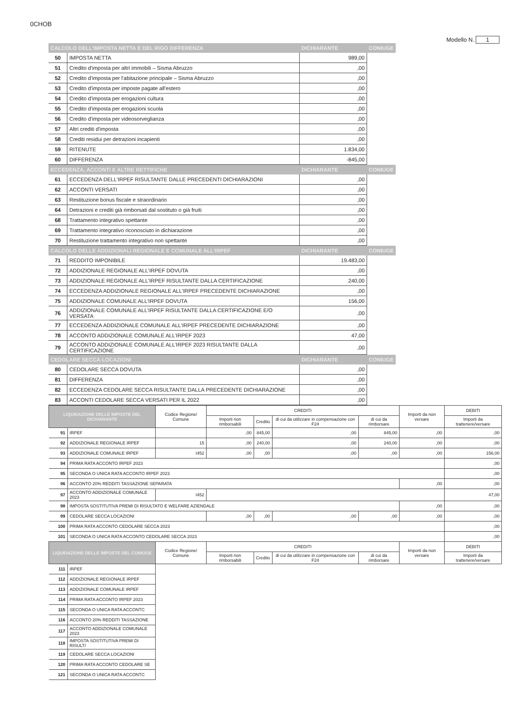0CHOB
Modello N. 1
| CALCOLO DELL'IMPOSTA NETTA E DEL RIGO DIFFERENZA | | DICHIARANTE | CONIUGE |
| 50 | IMPOSTA NETTA | 989,00 | |
| 51 | Credito d'imposta per altri immobili – Sisma Abruzzo | ,00 | |
| 52 | Credito d'imposta per l'abitazione principale – Sisma Abruzzo | ,00 | |
| 53 | Credito d'imposta per imposte pagate all'estero | ,00 | |
| 54 | Credito d'imposta per erogazioni cultura | ,00 | |
| 55 | Credito d'imposta per erogazioni scuola | ,00 | |
| 56 | Credito d'imposta per videosorveglianza | ,00 | |
| 57 | Altri crediti d'imposta | ,00 | |
| 58 | Crediti residui per detrazioni incapienti | ,00 | |
| 59 | RITENUTE | 1.834,00 | |
| 60 | DIFFERENZA | -845,00 | |
| ECCEDENZA, ACCONTI E ALTRE RETTIFICHE | | DICHIARANTE | CONIUGE |
| 61 | ECCEDENZA DELL'IRPEF RISULTANTE DALLE PRECEDENTI DICHIARAZIONI | ,00 | |
| 62 | ACCONTI VERSATI | ,00 | |
| 63 | Restituzione bonus fiscale e straordinario | ,00 | |
| 64 | Detrazioni e crediti già rimborsati dal sostituto o già fruiti | ,00 | |
| 68 | Trattamento integrativo spettante | ,00 | |
| 69 | Trattamento integrativo riconosciuto in dichiarazione | ,00 | |
| 70 | Restituzione trattamento integrativo non spettante | ,00 | |
| CALCOLO DELLE ADDIZIONALI REGIONALE E COMUNALE ALL'IRPEF | | DICHIARANTE | CONIUGE |
| 71 | REDDITO IMPONIBILE | 19.483,00 | |
| 72 | ADDIZIONALE REGIONALE ALL'IRPEF DOVUTA | ,00 | |
| 73 | ADDIZIONALE REGIONALE ALL'IRPEF RISULTANTE DALLA CERTIFICAZIONE | 240,00 | |
| 74 | ECCEDENZA ADDIZIONALE REGIONALE ALL'IRPEF PRECEDENTE DICHIARAZIONE | ,00 | |
| 75 | ADDIZIONALE COMUNALE ALL'IRPEF DOVUTA | 156,00 | |
| 76 | ADDIZIONALE COMUNALE ALL'IRPEF RISULTANTE DALLA CERTIFICAZIONE E/O VERSATA | ,00 | |
| 77 | ECCEDENZA ADDIZIONALE COMUNALE ALL'IRPEF PRECEDENTE DICHIARAZIONE | ,00 | |
| 78 | ACCONTO ADDIZIONALE COMUNALE ALL'IRPEF 2023 | 47,00 | |
| 79 | ACCONTO ADDIZIONALE COMUNALE ALL'IRPEF 2023 RISULTANTE DALLA CERTIFICAZIONE | ,00 | |
| CEDOLARE SECCA LOCAZIONI | | DICHIARANTE | CONIUGE |
| 80 | CEDOLARE SECCA DOVUTA | ,00 | |
| 81 | DIFFERENZA | ,00 | |
| 82 | ECCEDENZA CEDOLARE SECCA RISULTANTE DALLA PRECEDENTE DICHIARAZIONE | ,00 | |
| 83 | ACCONTI CEDOLARE SECCA VERSATI PER IL 2022 | ,00 | |
| LIQUIDAZIONE DELLE IMPOSTE DEL DICHIARANTE | | Codice Regione/ Comune | CREDITI | | | | Importi da non versare | DEBITI |
| --- | --- | --- | --- | --- | --- | --- | --- | --- |
| | | | Importi non rimborsabili | Credito | di cui da utilizzare in compensazione con F24 | di cui da rimborsare | | Importi da trattenere/versare |
| 91 | IRPEF | | ,00 | 845,00 | ,00 | 845,00 | ,00 | ,00 |
| 92 | ADDIZIONALE REGIONALE IRPEF | 15 | ,00 | 240,00 | ,00 | 240,00 | ,00 | ,00 |
| 93 | ADDIZIONALE COMUNALE IRPEF | I452 | ,00 | ,00 | ,00 | ,00 | ,00 | 156,00 |
| 94 | PRIMA RATA ACCONTO IRPEF 2023 | | | | | | | ,00 |
| 95 | SECONDA O UNICA RATA ACCONTO IRPEF 2023 | | | | | | | ,00 |
| 96 | ACCONTO 20% REDDITI TASSAZIONE SEPARATA | | | | | | ,00 | ,00 |
| 97 | ACCONTO ADDIZIONALE COMUNALE 2023 | I452 | | | | | | 47,00 |
| 98 | IMPOSTA SOSTITUTIVA PREMI DI RISULTATO E WELFARE AZIENDALE | | | | | | ,00 | ,00 |
| 99 | CEDOLARE SECCA LOCAZIONI | | ,00 | ,00 | ,00 | ,00 | ,00 | ,00 |
| 100 | PRIMA RATA ACCONTO CEDOLARE SECCA 2023 | | | | | | | ,00 |
| 101 | SECONDA O UNICA RATA ACCONTO CEDOLARE SECCA 2023 | | | | | | | ,00 |
| LIQUIDAZIONE DELLE IMPOSTE DEL CONIUGE | | Codice Regione/ Comune | CREDITI | | | | Importi da non versare | DEBITI |
| | | | Importi non rimborsabili | Credito | di cui da utilizzare in compensazione con F24 | di cui da rimborsare | | Importi da trattenere/versare |
| 111 | IRPEF | | | | | | | |
| 112 | ADDIZIONALE REGIONALE IRPEF | | | | | | | |
| 113 | ADDIZIONALE COMUNALE IRPEF | | | | | | | |
| 114 | PRIMA RATA ACCONTO IRPEF 2023 | | | | | | | |
| 115 | SECONDA O UNICA RATA ACCONTC | | | | | | | |
| 116 | ACCONTO 20% REDDITI TASSAZIONE | | | | | | | |
| 117 | ACCONTO ADDIZIONALE COMUNALE 2023 | | | | | | | |
| 118 | IMPOSTA SOSTITUTIVA PREMI DI RISULT/ | | | | | | | |
| 119 | CEDOLARE SECCA LOCAZIONI | | | | | | | |
| 120 | PRIMA RATA ACCONTO CEDOLARE SE | | | | | | | |
| 121 | SECONDA O UNICA RATA ACCONTC | | | | | | | |